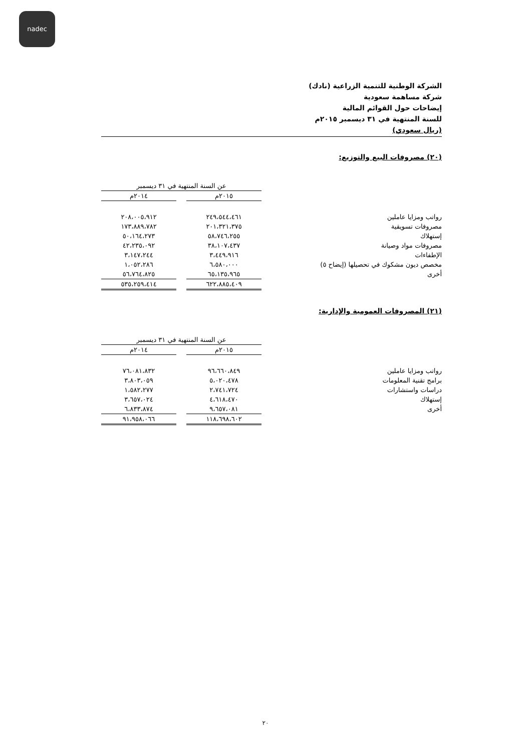nadec
الشركة الوطنية للتنمية الزراعية (نادك)
شركة مساهمة سعودية
إيضاحات حول القوائم المالية
للسنة المنتهية في ٣١ ديسمبر ٢٠١٥م
(ريال سعودي)
(٢٠) مصروفات البيع والتوزيع:
| | عن السنة المنتهية في ٣١ ديسمبر | | |
| | ٢٠١٥م | | ٢٠١٤م |
| رواتب ومزايا عاملين | ٢٤٩،٥٤٤،٤٦١ | | ٢٠٨،٠٠٥،٩١٢ |
| مصروفات تسويقية | ٢٠١،٣٢١،٣٧٥ | | ١٧٣،٨٨٩،٧٨٢ |
| إستهلاك | ٥٨،٧٤٦،٢٥٥ | | ٥٠،١٦٤،٢٧٣ |
| مصروفات مواد وصيانة | ٣٨،١٠٧،٤٣٧ | | ٤٢،٢٣٥،٠٩٢ |
| الإطفاءات | ٣،٤٤٩،٩١٦ | | ٣،١٤٧،٢٤٤ |
| مخصص ديون مشكوك في تحصيلها (إيضاح ٥) | ٦،٥٨٠،٠٠٠ | | ١،٠٥٢،٢٨٦ |
| أخرى | ٦٥،١٣٥،٩٦٥ | | ٥٦،٧٦٤،٨٢٥ |
| | ٦٢٢،٨٨٥،٤٠٩ | | ٥٣٥،٢٥٩،٤١٤ |
(٢١) المصروفات العمومية والإدارية:
| | عن السنة المنتهية في ٣١ ديسمبر | | |
| | ٢٠١٥م | | ٢٠١٤م |
| رواتب ومزايا عاملين | ٩٦،٦٦٠،٨٤٩ | | ٧٦،٠٨١،٨٣٢ |
| برامج تقنية المعلومات | ٥،٠٢٠،٤٧٨ | | ٣،٨٠٣،٠٥٩ |
| دراسات واستشارات | ٢،٧٤١،٧٢٤ | | ١،٥٨٢،٢٧٧ |
| إستهلاك | ٤،٦١٨،٤٧٠ | | ٣،٦٥٧،٠٢٤ |
| أخرى | ٩،٦٥٧،٠٨١ | | ٦،٨٣٣،٨٧٤ |
| | ١١٨،٦٩٨،٦٠٢ | | ٩١،٩٥٨،٠٦٦ |
٢٠